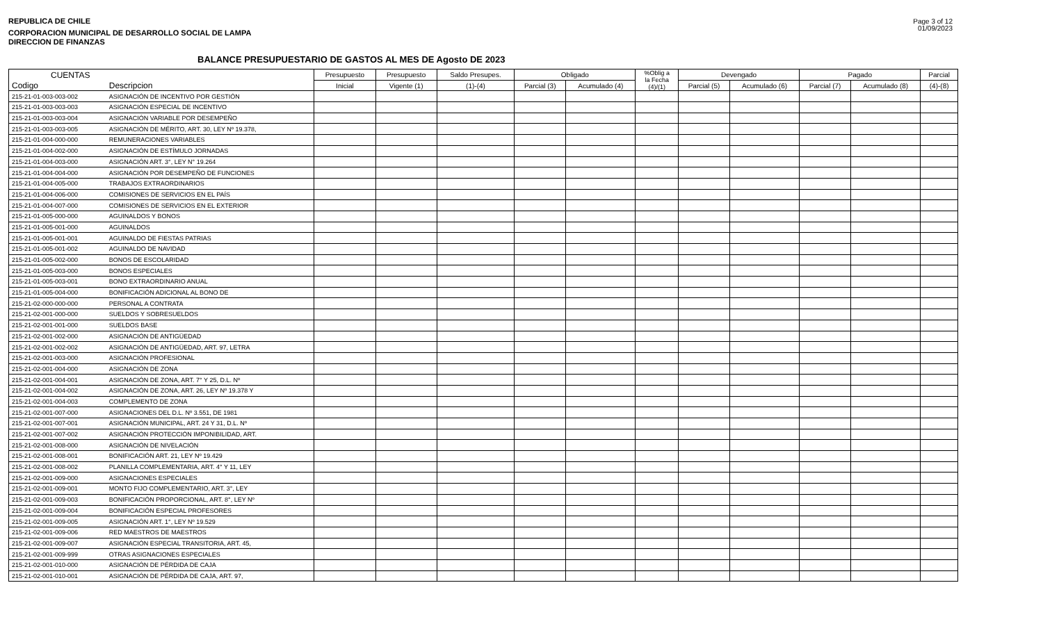REPUBLICA DE CHILE
CORPORACION MUNICIPAL DE DESARROLLO SOCIAL DE LAMPA
DIRECCION DE FINANZAS
Page 3 of 12
01/09/2023
BALANCE PRESUPUESTARIO DE GASTOS AL MES DE Agosto DE 2023
| CUENTAS | | Presupuesto | Presupuesto | Saldo Presupes. | Obligado | | %Oblig a la Fecha (4)/(1) | Devengado | | Pagado | | Parcial |
| --- | --- | --- | --- | --- | --- | --- | --- | --- | --- | --- | --- | --- |
| Codigo | Descripcion | Inicial | Vigente (1) | (1)-(4) | Parcial (3) | Acumulado (4) | | Parcial (5) | Acumulado (6) | Parcial (7) | Acumulado (8) | (4)-(8) |
| 215-21-01-003-003-002 | ASIGNACIÓN DE INCENTIVO POR GESTIÓN | | | | | | | | | | | |
| 215-21-01-003-003-003 | ASIGNACIÓN ESPECIAL DE INCENTIVO | | | | | | | | | | | |
| 215-21-01-003-003-004 | ASIGNACIÓN VARIABLE POR DESEMPEÑO | | | | | | | | | | | |
| 215-21-01-003-003-005 | ASIGNACIÓN DE MÉRITO, ART. 30, LEY Nº 19.378, | | | | | | | | | | | |
| 215-21-01-004-000-000 | REMUNERACIONES VARIABLES | | | | | | | | | | | |
| 215-21-01-004-002-000 | ASIGNACIÓN DE ESTÍMULO JORNADAS | | | | | | | | | | | |
| 215-21-01-004-003-000 | ASIGNACIÓN ART. 3°, LEY N° 19.264 | | | | | | | | | | | |
| 215-21-01-004-004-000 | ASIGNACIÓN POR DESEMPEÑO DE FUNCIONES | | | | | | | | | | | |
| 215-21-01-004-005-000 | TRABAJOS EXTRAORDINARIOS | | | | | | | | | | | |
| 215-21-01-004-006-000 | COMISIONES DE SERVICIOS EN EL PAÍS | | | | | | | | | | | |
| 215-21-01-004-007-000 | COMISIONES DE SERVICIOS EN EL EXTERIOR | | | | | | | | | | | |
| 215-21-01-005-000-000 | AGUINALDOS Y BONOS | | | | | | | | | | | |
| 215-21-01-005-001-000 | AGUINALDOS | | | | | | | | | | | |
| 215-21-01-005-001-001 | AGUINALDO DE FIESTAS PATRIAS | | | | | | | | | | | |
| 215-21-01-005-001-002 | AGUINALDO DE NAVIDAD | | | | | | | | | | | |
| 215-21-01-005-002-000 | BONOS DE ESCOLARIDAD | | | | | | | | | | | |
| 215-21-01-005-003-000 | BONOS ESPECIALES | | | | | | | | | | | |
| 215-21-01-005-003-001 | BONO EXTRAORDINARIO ANUAL | | | | | | | | | | | |
| 215-21-01-005-004-000 | BONIFICACIÓN ADICIONAL AL BONO DE | | | | | | | | | | | |
| 215-21-02-000-000-000 | PERSONAL A CONTRATA | | | | | | | | | | | |
| 215-21-02-001-000-000 | SUELDOS Y SOBRESUELDOS | | | | | | | | | | | |
| 215-21-02-001-001-000 | SUELDOS BASE | | | | | | | | | | | |
| 215-21-02-001-002-000 | ASIGNACIÓN DE ANTIGÜEDAD | | | | | | | | | | | |
| 215-21-02-001-002-002 | ASIGNACIÓN DE ANTIGÜEDAD, ART. 97, LETRA | | | | | | | | | | | |
| 215-21-02-001-003-000 | ASIGNACIÓN PROFESIONAL | | | | | | | | | | | |
| 215-21-02-001-004-000 | ASIGNACIÓN DE ZONA | | | | | | | | | | | |
| 215-21-02-001-004-001 | ASIGNACIÓN DE ZONA, ART. 7° Y 25, D.L. Nº | | | | | | | | | | | |
| 215-21-02-001-004-002 | ASIGNACIÓN DE ZONA, ART. 26, LEY Nº 19.378 Y | | | | | | | | | | | |
| 215-21-02-001-004-003 | COMPLEMENTO DE ZONA | | | | | | | | | | | |
| 215-21-02-001-007-000 | ASIGNACIONES DEL D.L. Nº 3.551, DE 1981 | | | | | | | | | | | |
| 215-21-02-001-007-001 | ASIGNACIÓN MUNICIPAL, ART. 24 Y 31, D.L. Nº | | | | | | | | | | | |
| 215-21-02-001-007-002 | ASIGNACIÓN PROTECCIÓN IMPONIBILIDAD, ART. | | | | | | | | | | | |
| 215-21-02-001-008-000 | ASIGNACIÓN DE NIVELACIÓN | | | | | | | | | | | |
| 215-21-02-001-008-001 | BONIFICACIÓN ART. 21, LEY Nº 19.429 | | | | | | | | | | | |
| 215-21-02-001-008-002 | PLANILLA COMPLEMENTARIA, ART. 4° Y 11, LEY | | | | | | | | | | | |
| 215-21-02-001-009-000 | ASIGNACIONES ESPECIALES | | | | | | | | | | | |
| 215-21-02-001-009-001 | MONTO FIJO COMPLEMENTARIO, ART. 3°, LEY | | | | | | | | | | | |
| 215-21-02-001-009-003 | BONIFICACIÓN PROPORCIONAL, ART. 8°, LEY Nº | | | | | | | | | | | |
| 215-21-02-001-009-004 | BONIFICACIÓN ESPECIAL PROFESORES | | | | | | | | | | | |
| 215-21-02-001-009-005 | ASIGNACIÓN ART. 1°, LEY Nº 19.529 | | | | | | | | | | | |
| 215-21-02-001-009-006 | RED MAESTROS DE MAESTROS | | | | | | | | | | | |
| 215-21-02-001-009-007 | ASIGNACIÓN ESPECIAL TRANSITORIA, ART. 45, | | | | | | | | | | | |
| 215-21-02-001-009-999 | OTRAS ASIGNACIONES ESPECIALES | | | | | | | | | | | |
| 215-21-02-001-010-000 | ASIGNACIÓN DE PÉRDIDA DE CAJA | | | | | | | | | | | |
| 215-21-02-001-010-001 | ASIGNACIÓN DE PÉRDIDA DE CAJA, ART. 97, | | | | | | | | | | | |